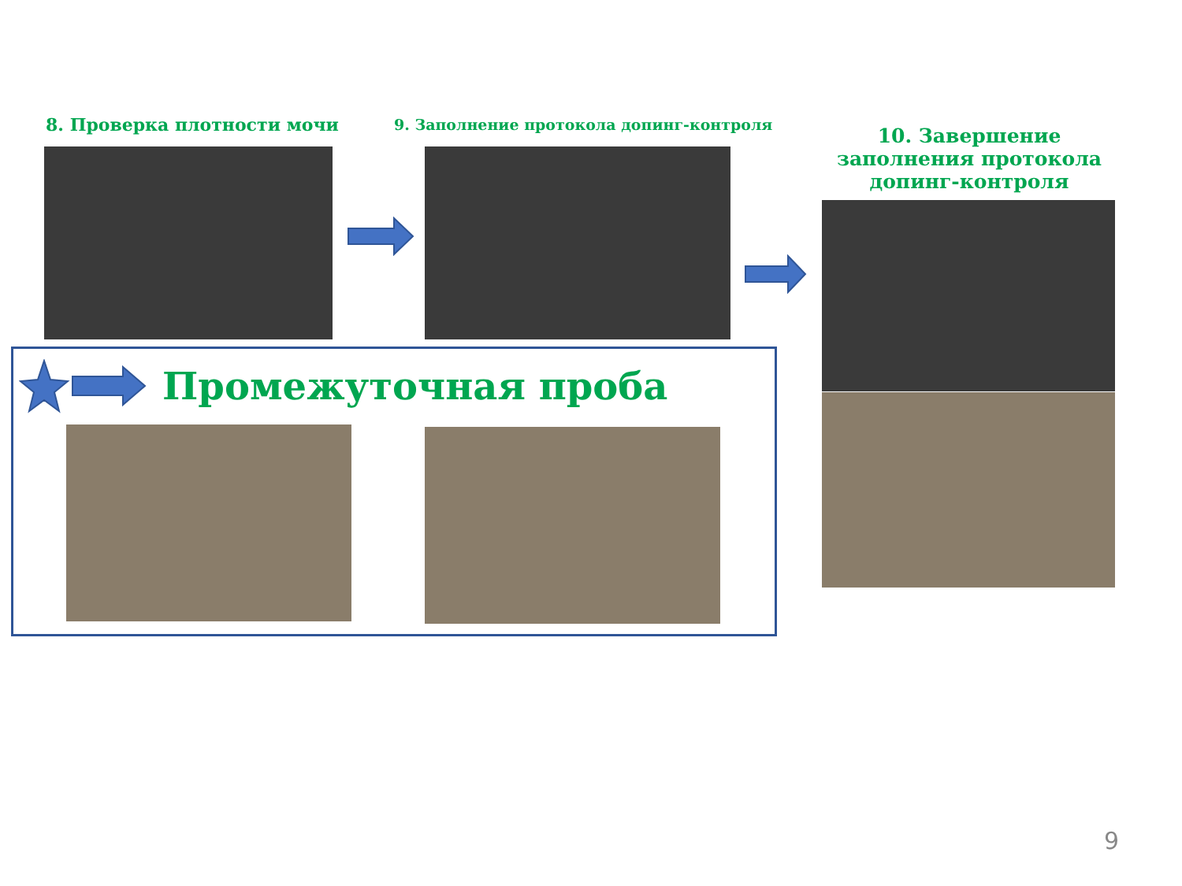8. Проверка плотности мочи
9. Заполнение протокола допинг-контроля
10. Завершение заполнения протокола допинг-контроля
Промежуточная проба
9